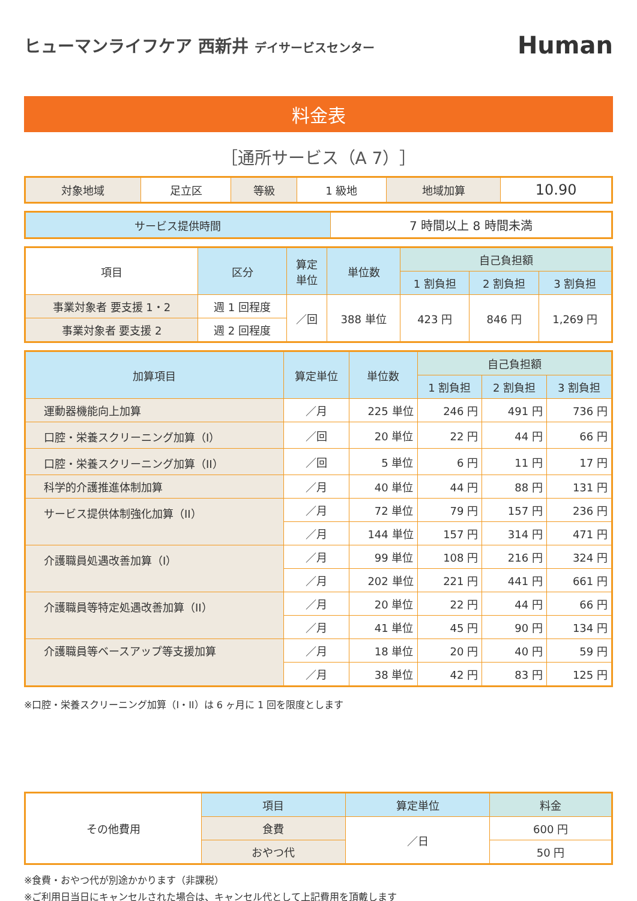ヒューマンライフケア 西新井 デイサービスセンター
Human
料金表
［通所サービス（A 7）］
| 対象地域 | 足立区 | 等級 | 1 級地 | 地域加算 | 10.90 |
| サービス提供時間 | 7 時間以上 8 時間未満 |
| 項目 | 区分 | 算定 単位 | 単位数 | 自己負担額 | | |
| --- | --- | --- | --- | --- | --- | --- |
| | | | | 1 割負担 | 2 割負担 | 3 割負担 |
| 事業対象者 要支援 1・2 | 週 1 回程度 | ／回 | 388 単位 | 423 円 | 846 円 | 1,269 円 |
| 事業対象者 要支援 2 | 週 2 回程度 | | | | | |
| 加算項目 | 算定単位 | 単位数 | 自己負担額 | | |
| --- | --- | --- | --- | --- | --- |
| | | | 1 割負担 | 2 割負担 | 3 割負担 |
| 運動器機能向上加算 | ／月 | 225 単位 | 246 円 | 491 円 | 736 円 |
| 口腔・栄養スクリーニング加算（I） | ／回 | 20 単位 | 22 円 | 44 円 | 66 円 |
| 口腔・栄養スクリーニング加算（II） | ／回 | 5 単位 | 6 円 | 11 円 | 17 円 |
| 科学的介護推進体制加算 | ／月 | 40 単位 | 44 円 | 88 円 | 131 円 |
| サービス提供体制強化加算（II） | ／月 | 72 単位 | 79 円 | 157 円 | 236 円 |
| | ／月 | 144 単位 | 157 円 | 314 円 | 471 円 |
| 介護職員処遇改善加算（I） | ／月 | 99 単位 | 108 円 | 216 円 | 324 円 |
| | ／月 | 202 単位 | 221 円 | 441 円 | 661 円 |
| 介護職員等特定処遇改善加算（II） | ／月 | 20 単位 | 22 円 | 44 円 | 66 円 |
| | ／月 | 41 単位 | 45 円 | 90 円 | 134 円 |
| 介護職員等ベースアップ等支援加算 | ／月 | 18 単位 | 20 円 | 40 円 | 59 円 |
| | ／月 | 38 単位 | 42 円 | 83 円 | 125 円 |
※口腔・栄養スクリーニング加算（I・II）は 6 ヶ月に 1 回を限度とします
| その他費用 | 項目 | 算定単位 | 料金 |
| | 食費 | ／日 | 600 円 |
| | おやつ代 | | 50 円 |
※食費・おやつ代が別途かかります（非課税）
※ご利用日当日にキャンセルされた場合は、キャンセル代として上記費用を頂戴します